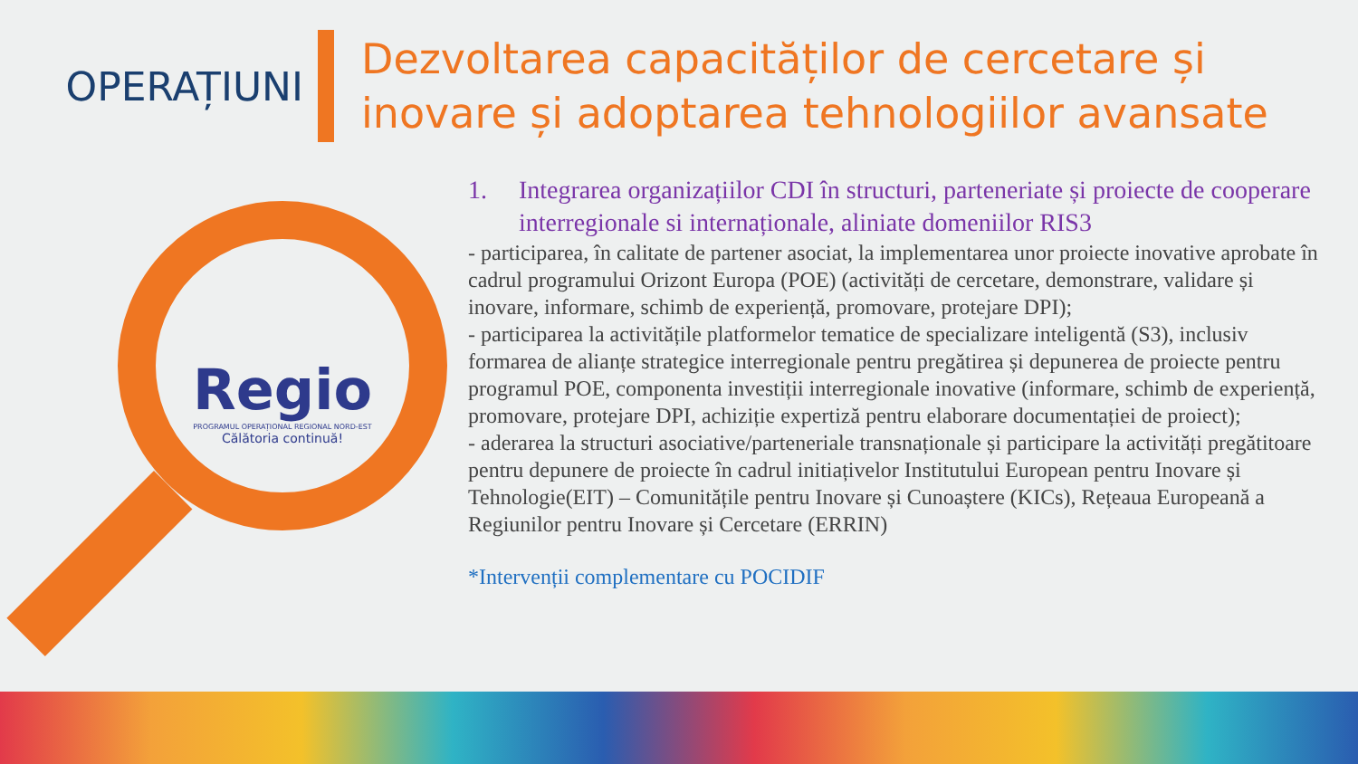OPERAȚIUNI
Dezvoltarea capacităților de cercetare și
inovare și adoptarea tehnologiilor avansate
Regio
PROGRAMUL OPERAȚIONAL REGIONAL NORD-EST
Călătoria continuă!
1. Integrarea organizațiilor CDI în structuri, parteneriate și proiecte de cooperare interregionale si internaționale, aliniate domeniilor RIS3
- participarea, în calitate de partener asociat, la implementarea unor proiecte inovative aprobate în cadrul programului Orizont Europa (POE) (activități de cercetare, demonstrare, validare și inovare, informare, schimb de experiență, promovare, protejare DPI);
- participarea la activitățile platformelor tematice de specializare inteligentă (S3), inclusiv formarea de alianțe strategice interregionale pentru pregătirea și depunerea de proiecte pentru programul POE, componenta investiții interregionale inovative (informare, schimb de experiență, promovare, protejare DPI, achiziție expertiză pentru elaborare documentației de proiect);
- aderarea la structuri asociative/parteneriale transnaționale și participare la activități pregătitoare pentru depunere de proiecte în cadrul initiațivelor Institutului European pentru Inovare și Tehnologie(EIT) – Comunitățile pentru Inovare și Cunoaștere (KICs), Rețeaua Europeană a Regiunilor pentru Inovare și Cercetare (ERRIN)
*Intervenții complementare cu POCIDIF